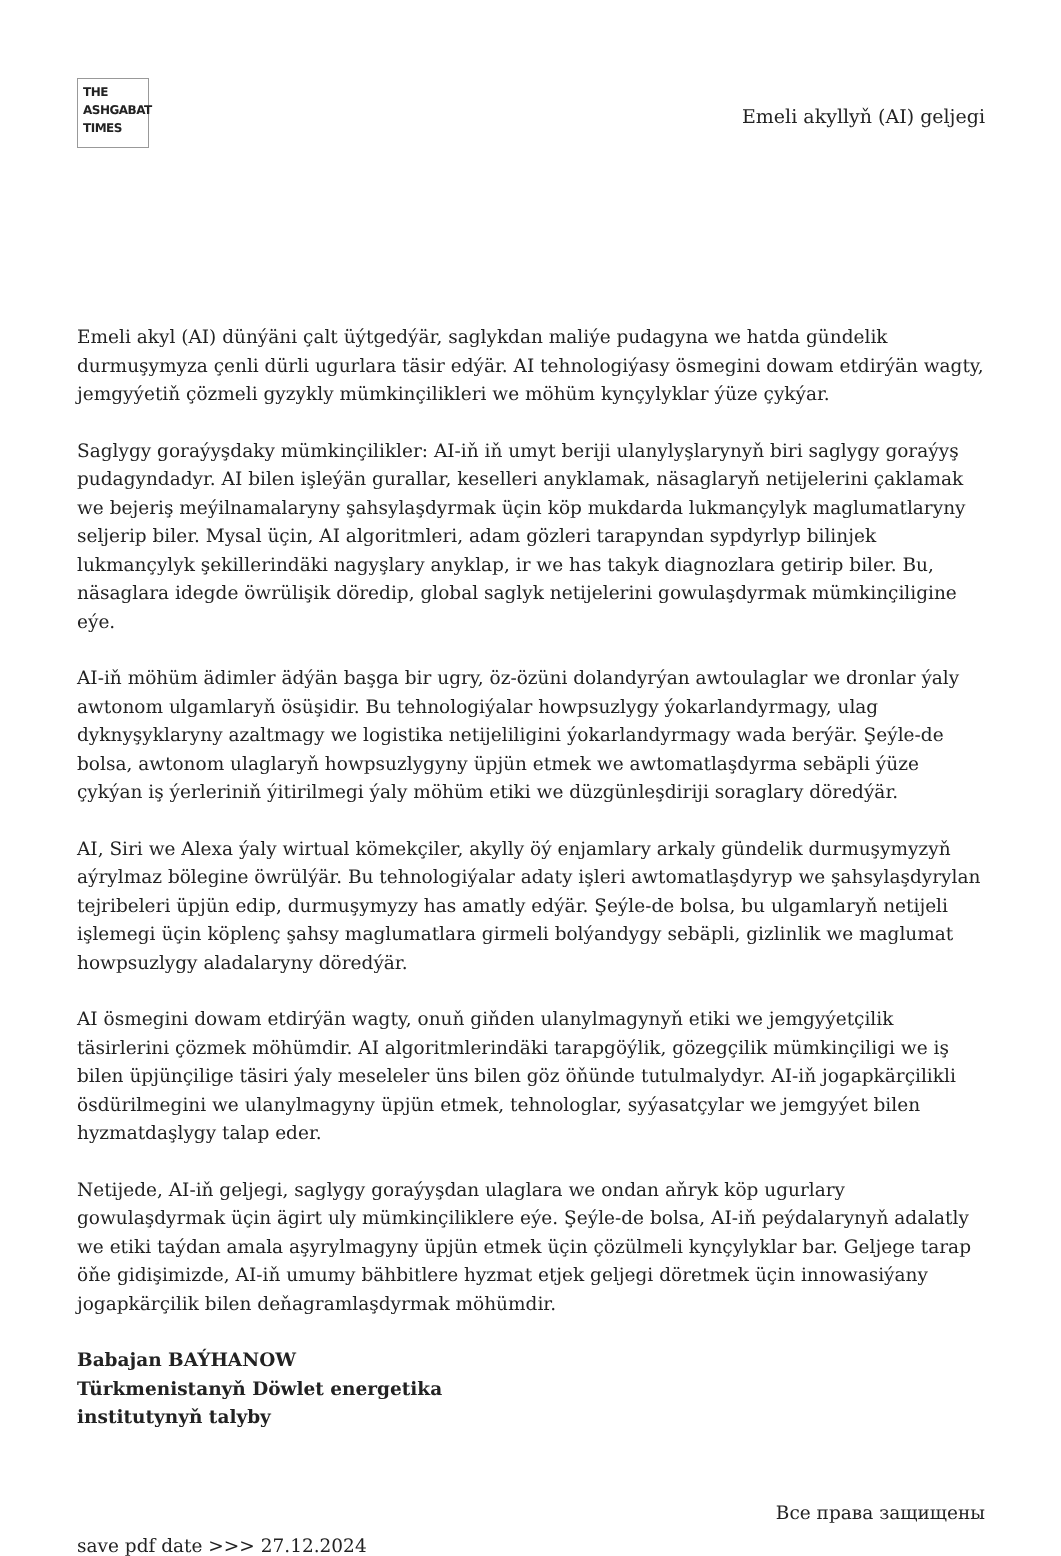THE
ASHGABAT
TIMES
Emeli akyllyň (AI) geljegi
Emeli akyl (AI) dünýäni çalt üýtgedýär, saglykdan maliýe pudagyna we hatda gündelik durmuşymyza çenli dürli ugurlara täsir edýär. AI tehnologiýasy ösmegini dowam etdirýän wagty, jemgyýetiň çözmeli gyzykly mümkinçilikleri we möhüm kynçylyklar ýüze çykýar.
Saglygy goraýyşdaky mümkinçilikler: AI-iň iň umyt beriji ulanylyşlarynyň biri saglygy goraýyş pudagyndadyr. AI bilen işleýän gurallar, keselleri anyklamak, näsaglaryň netijelerini çaklamak we bejeriş meýilnamalaryny şahsylaşdyrmak üçin köp mukdarda lukmançylyk maglumatlaryny seljerip biler. Mysal üçin, AI algoritmleri, adam gözleri tarapyndan sypdyrlyp bilinjek lukmançylyk şekillerindäki nagyşlary anyklap, ir we has takyk diagnozlara getirip biler. Bu, näsaglara idegde öwrülişik döredip, global saglyk netijelerini gowulaşdyrmak mümkinçiligine eýe.
AI-iň möhüm ädimler ädýän başga bir ugry, öz-özüni dolandyrýan awtoulaglar we dronlar ýaly awtonom ulgamlaryň ösüşidir. Bu tehnologiýalar howpsuzlygy ýokarlandyrmagy, ulag dyknyşyklaryny azaltmagy we logistika netijeliligini ýokarlandyrmagy wada berýär. Şeýle-de bolsa, awtonom ulaglaryň howpsuzlygyny üpjün etmek we awtomatlaşdyrma sebäpli ýüze çykýan iş ýerleriniň ýitirilmegi ýaly möhüm etiki we düzgünleşdiriji soraglary döredýär.
AI, Siri we Alexa ýaly wirtual kömekçiler, akylly öý enjamlary arkaly gündelik durmuşymyzyň aýrylmaz bölegine öwrülýär. Bu tehnologiýalar adaty işleri awtomatlaşdyryp we şahsylaşdyrylan tejribeleri üpjün edip, durmuşymyzy has amatly edýär. Şeýle-de bolsa, bu ulgamlaryň netijeli işlemegi üçin köplenç şahsy maglumatlara girmeli bolýandygy sebäpli, gizlinlik we maglumat howpsuzlygy aladalaryny döredýär.
AI ösmegini dowam etdirýän wagty, onuň giňden ulanylmagynyň etiki we jemgyýetçilik täsirlerini çözmek möhümdir. AI algoritmlerindäki tarapgöýlik, gözegçilik mümkinçiligi we iş bilen üpjünçilige täsiri ýaly meseleler üns bilen göz öňünde tutulmalydyr. AI-iň jogapkärçilikli ösdürilmegini we ulanylmagyny üpjün etmek, tehnologlar, syýasatçylar we jemgyýet bilen hyzmatdaşlygy talap eder.
Netijede, AI-iň geljegi, saglygy goraýyşdan ulaglara we ondan aňryk köp ugurlary gowulaşdyrmak üçin ägirt uly mümkinçiliklere eýe. Şeýle-de bolsa, AI-iň peýdalarynyň adalatly we etiki taýdan amala aşyrylmagyny üpjün etmek üçin çözülmeli kynçylyklar bar. Geljege tarap öňe gidişimizde, AI-iň umumy bähbitlere hyzmat etjek geljegi döretmek üçin innowasiýany jogapkärçilik bilen deňagramlaşdyrmak möhümdir.
Babajan BAÝHANOW
Türkmenistanyň Döwlet energetika
institutynyň talyby
Все права защищены
save pdf date >>> 27.12.2024